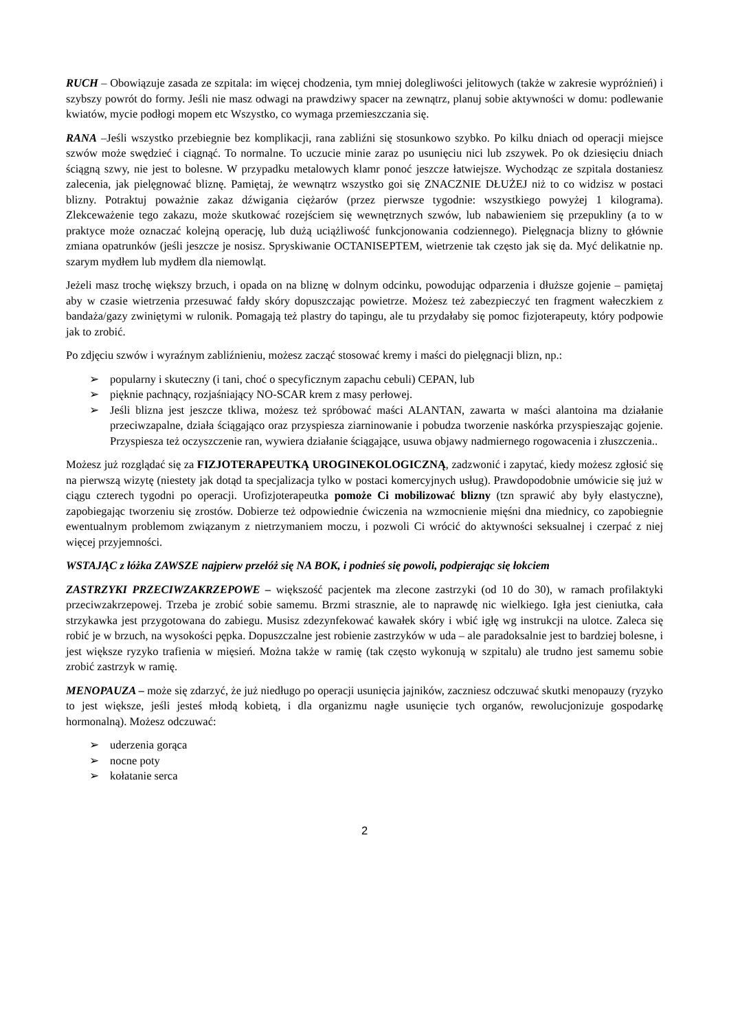RUCH – Obowiązuje zasada ze szpitala: im więcej chodzenia, tym mniej dolegliwości jelitowych (także w zakresie wypróżnień) i szybszy powrót do formy. Jeśli nie masz odwagi na prawdziwy spacer na zewnątrz, planuj sobie aktywności w domu: podlewanie kwiatów, mycie podłogi mopem etc Wszystko, co wymaga przemieszczania się.
RANA –Jeśli wszystko przebiegnie bez komplikacji, rana zabliźni się stosunkowo szybko. Po kilku dniach od operacji miejsce szwów może swędzieć i ciągnąć. To normalne. To uczucie minie zaraz po usunięciu nici lub zszywek. Po ok dziesięciu dniach ściągną szwy, nie jest to bolesne. W przypadku metalowych klamr ponoć jeszcze łatwiejsze. Wychodząc ze szpitala dostaniesz zalecenia, jak pielęgnować bliznę. Pamiętaj, że wewnątrz wszystko goi się ZNACZNIE DŁUŻEJ niż to co widzisz w postaci blizny. Potraktuj poważnie zakaz dźwigania ciężarów (przez pierwsze tygodnie: wszystkiego powyżej 1 kilograma). Zlekceważenie tego zakazu, może skutkować rozejściem się wewnętrznych szwów, lub nabawieniem się przepukliny (a to w praktyce może oznaczać kolejną operację, lub dużą uciążliwość funkcjonowania codziennego). Pielęgnacja blizny to głównie zmiana opatrunków (jeśli jeszcze je nosisz. Spryskiwanie OCTANISEPTEM, wietrzenie tak często jak się da. Myć delikatnie np. szarym mydłem lub mydłem dla niemowląt.
Jeżeli masz trochę większy brzuch, i opada on na bliznę w dolnym odcinku, powodując odparzenia i dłuższe gojenie – pamiętaj aby w czasie wietrzenia przesuwać fałdy skóry dopuszczając powietrze. Możesz też zabezpieczyć ten fragment wałeczkiem z bandaża/gazy zwiniętymi w rulonik. Pomagają też plastry do tapingu, ale tu przydałaby się pomoc fizjoterapeuty, który podpowie jak to zrobić.
Po zdjęciu szwów i wyraźnym zabliźnieniu, możesz zacząć stosować kremy i maści do pielęgnacji blizn, np.:
➢ popularny i skuteczny (i tani, choć o specyficznym zapachu cebuli) CEPAN, lub
➢ pięknie pachnący, rozjaśniający NO-SCAR krem z masy perłowej.
➢ Jeśli blizna jest jeszcze tkliwa, możesz też spróbować maści ALANTAN, zawarta w maści alantoina ma działanie przeciwzapalne, działa ściągająco oraz przyspiesza ziarninowanie i pobudza tworzenie naskórka przyspieszając gojenie. Przyspiesza też oczyszczenie ran, wywiera działanie ściągające, usuwa objawy nadmiernego rogowacenia i złuszczenia..
Możesz już rozglądać się za FIZJOTERAPEUTKĄ UROGINEKOLOGICZNĄ, zadzwonić i zapytać, kiedy możesz zgłosić się na pierwszą wizytę (niestety jak dotąd ta specjalizacja tylko w postaci komercyjnych usług). Prawdopodobnie umówicie się już w ciągu czterech tygodni po operacji. Urofizjoterapeutka pomoże Ci mobilizować blizny (tzn sprawić aby były elastyczne), zapobiegając tworzeniu się zrostów. Dobierze też odpowiednie ćwiczenia na wzmocnienie mięśni dna miednicy, co zapobiegnie ewentualnym problemom związanym z nietrzymaniem moczu, i pozwoli Ci wrócić do aktywności seksualnej i czerpać z niej więcej przyjemności.
WSTAJĄC z łóżka ZAWSZE najpierw przełóż się NA BOK, i podnieś się powoli, podpierając się łokciem
ZASTRZYKI PRZECIWZAKRZEPOWE – większość pacjentek ma zlecone zastrzyki (od 10 do 30), w ramach profilaktyki przeciwzakrzepowej. Trzeba je zrobić sobie samemu. Brzmi strasznie, ale to naprawdę nic wielkiego. Igła jest cieniutka, cała strzykawka jest przygotowana do zabiegu. Musisz zdezynfekować kawałek skóry i wbić igłę wg instrukcji na ulotce. Zaleca się robić je w brzuch, na wysokości pępka. Dopuszczalne jest robienie zastrzyków w uda – ale paradoksalnie jest to bardziej bolesne, i jest większe ryzyko trafienia w mięsień. Można także w ramię (tak często wykonują w szpitalu) ale trudno jest samemu sobie zrobić zastrzyk w ramię.
MENOPAUZA – może się zdarzyć, że już niedługo po operacji usunięcia jajników, zaczniesz odczuwać skutki menopauzy (ryzyko to jest większe, jeśli jesteś młodą kobietą, i dla organizmu nagłe usunięcie tych organów, rewolucjonizuje gospodarkę hormonalną). Możesz odczuwać:
➢ uderzenia gorąca
➢ nocne poty
➢ kołatanie serca
2